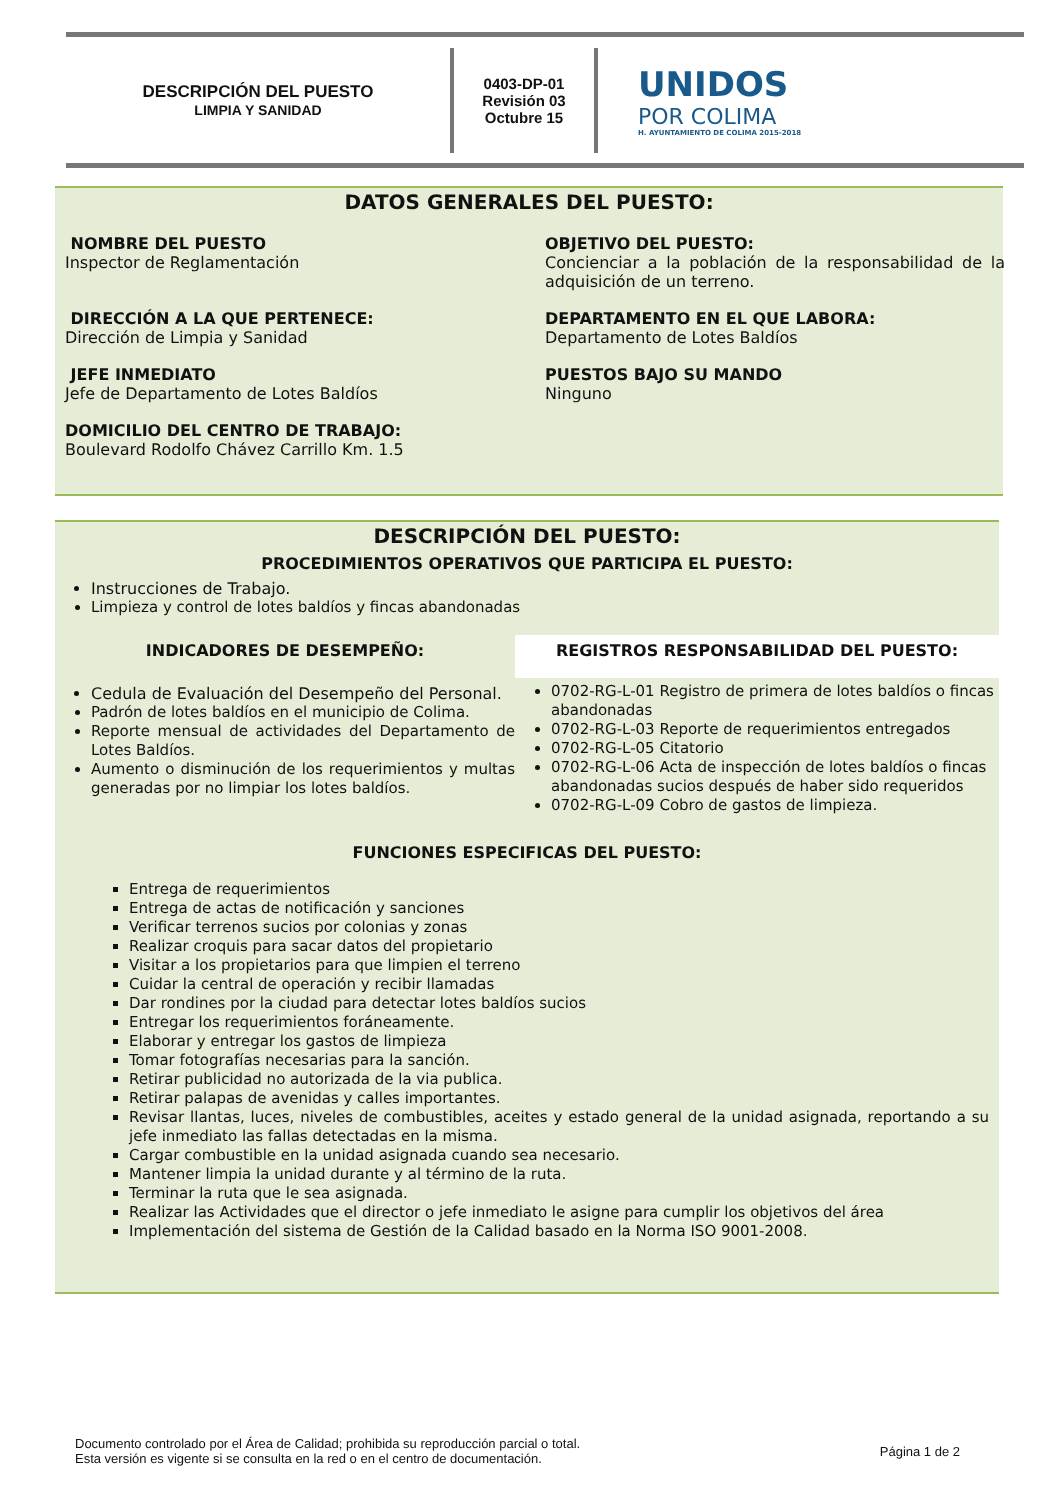DESCRIPCIÓN DEL PUESTO
LIMPIA Y SANIDAD
0403-DP-01
Revisión 03
Octubre 15
UNIDOS
POR COLIMA
H. AYUNTAMIENTO DE COLIMA 2015-2018
DATOS GENERALES DEL PUESTO:
NOMBRE DEL PUESTO
Inspector de Reglamentación
OBJETIVO DEL PUESTO:
Concienciar a la población de la responsabilidad de la adquisición de un terreno.
DIRECCIÓN A LA QUE PERTENECE:
Dirección de Limpia y Sanidad
DEPARTAMENTO EN EL QUE LABORA:
Departamento de Lotes Baldíos
JEFE INMEDIATO
Jefe de Departamento de Lotes Baldíos
PUESTOS BAJO SU MANDO
Ninguno
DOMICILIO DEL CENTRO DE TRABAJO:
Boulevard Rodolfo Chávez Carrillo Km. 1.5
DESCRIPCIÓN DEL PUESTO:
PROCEDIMIENTOS OPERATIVOS QUE PARTICIPA EL PUESTO:
Instrucciones de Trabajo.
Limpieza y control de lotes baldíos y fincas abandonadas
INDICADORES DE DESEMPEÑO:
Cedula de Evaluación del Desempeño del Personal.
Padrón de lotes baldíos en el municipio de Colima.
Reporte mensual de actividades del Departamento de Lotes Baldíos.
Aumento o disminución de los requerimientos y multas generadas por no limpiar los lotes baldíos.
REGISTROS RESPONSABILIDAD DEL PUESTO:
0702-RG-L-01 Registro de primera de lotes baldíos o fincas abandonadas
0702-RG-L-03 Reporte de requerimientos entregados
0702-RG-L-05 Citatorio
0702-RG-L-06 Acta de inspección de lotes baldíos o fincas abandonadas sucios después de haber sido requeridos
0702-RG-L-09 Cobro de gastos de limpieza.
FUNCIONES ESPECIFICAS DEL PUESTO:
Entrega de requerimientos
Entrega de actas de notificación y sanciones
Verificar terrenos sucios por colonias y zonas
Realizar croquis para sacar datos del propietario
Visitar a los propietarios para que limpien el terreno
Cuidar la central de operación y recibir llamadas
Dar rondines por la ciudad para detectar lotes baldíos sucios
Entregar los requerimientos foráneamente.
Elaborar y entregar los gastos de limpieza
Tomar fotografías necesarias para la sanción.
Retirar publicidad no autorizada de la via publica.
Retirar palapas de avenidas y calles importantes.
Revisar llantas, luces, niveles de combustibles, aceites y estado general de la unidad asignada, reportando a su jefe inmediato las fallas detectadas en la misma.
Cargar combustible en la unidad asignada cuando sea necesario.
Mantener limpia la unidad durante y al término de la ruta.
Terminar la ruta que le sea asignada.
Realizar las Actividades que el director o jefe inmediato le asigne para cumplir los objetivos del área
Implementación del sistema de Gestión de la Calidad basado en la Norma ISO 9001-2008.
Documento controlado por el Área de Calidad; prohibida su reproducción parcial o total.
Esta versión es vigente si se consulta en la red o en el centro de documentación.
Página 1 de 2